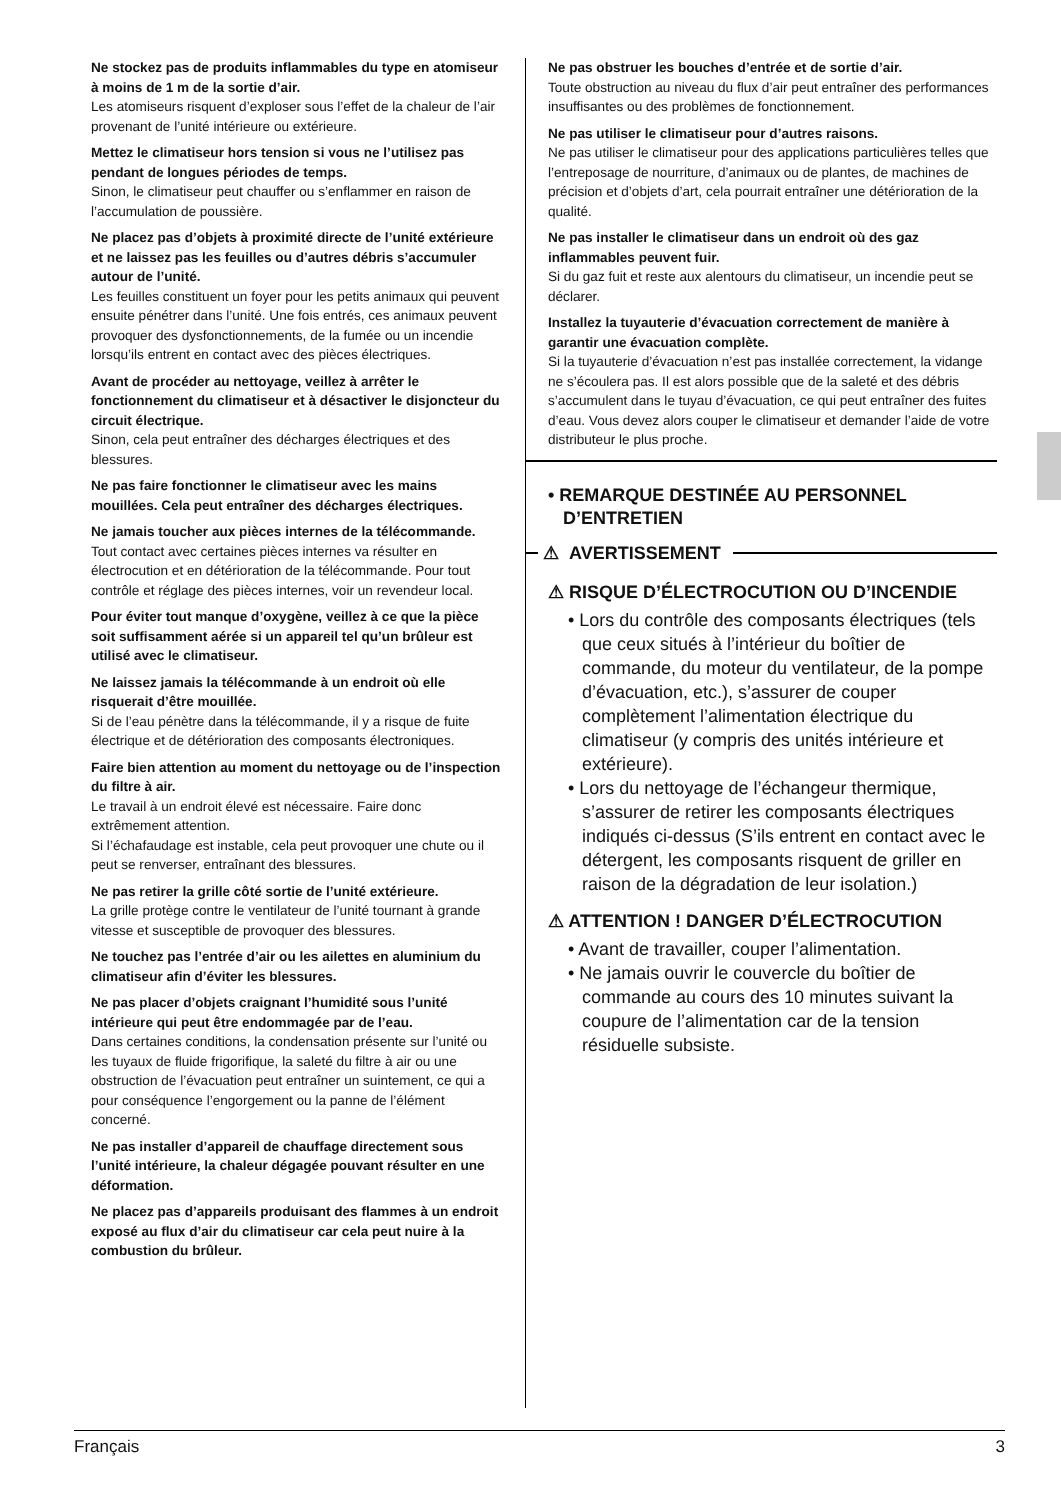Ne stockez pas de produits inflammables du type en atomiseur à moins de 1 m de la sortie d’air.
Les atomiseurs risquent d’exploser sous l’effet de la chaleur de l’air provenant de l’unité intérieure ou extérieure.
Mettez le climatiseur hors tension si vous ne l’utilisez pas pendant de longues périodes de temps.
Sinon, le climatiseur peut chauffer ou s’enflammer en raison de l’accumulation de poussière.
Ne placez pas d’objets à proximité directe de l’unité extérieure et ne laissez pas les feuilles ou d’autres débris s’accumuler autour de l’unité.
Les feuilles constituent un foyer pour les petits animaux qui peuvent ensuite pénétrer dans l’unité. Une fois entrés, ces animaux peuvent provoquer des dysfonctionnements, de la fumée ou un incendie lorsqu’ils entrent en contact avec des pièces électriques.
Avant de procéder au nettoyage, veillez à arrêter le fonctionnement du climatiseur et à désactiver le disjoncteur du circuit électrique.
Sinon, cela peut entraîner des décharges électriques et des blessures.
Ne pas faire fonctionner le climatiseur avec les mains mouillées. Cela peut entraîner des décharges électriques.
Ne jamais toucher aux pièces internes de la télécommande.
Tout contact avec certaines pièces internes va résulter en électrocution et en détérioration de la télécommande. Pour tout contrôle et réglage des pièces internes, voir un revendeur local.
Pour éviter tout manque d’oxygène, veillez à ce que la pièce soit suffisamment aérée si un appareil tel qu’un brûleur est utilisé avec le climatiseur.
Ne laissez jamais la télécommande à un endroit où elle risquerait d’être mouillée.
Si de l’eau pénètre dans la télécommande, il y a risque de fuite électrique et de détérioration des composants électroniques.
Faire bien attention au moment du nettoyage ou de l’inspection du filtre à air.
Le travail à un endroit élevé est nécessaire. Faire donc extrêmement attention.
Si l’échafaudage est instable, cela peut provoquer une chute ou il peut se renverser, entraînant des blessures.
Ne pas retirer la grille côté sortie de l’unité extérieure.
La grille protège contre le ventilateur de l’unité tournant à grande vitesse et susceptible de provoquer des blessures.
Ne touchez pas l’entrée d’air ou les ailettes en aluminium du climatiseur afin d’éviter les blessures.
Ne pas placer d’objets craignant l’humidité sous l’unité intérieure qui peut être endommagée par de l’eau.
Dans certaines conditions, la condensation présente sur l’unité ou les tuyaux de fluide frigorifique, la saleté du filtre à air ou une obstruction de l’évacuation peut entraîner un suintement, ce qui a pour conséquence l’engorgement ou la panne de l’élément concerné.
Ne pas installer d’appareil de chauffage directement sous l’unité intérieure, la chaleur dégagée pouvant résulter en une déformation.
Ne placez pas d’appareils produisant des flammes à un endroit exposé au flux d’air du climatiseur car cela peut nuire à la combustion du brûleur.
Ne pas obstruer les bouches d’entrée et de sortie d’air.
Toute obstruction au niveau du flux d’air peut entraîner des performances insuffisantes ou des problèmes de fonctionnement.
Ne pas utiliser le climatiseur pour d’autres raisons.
Ne pas utiliser le climatiseur pour des applications particulières telles que l’entreposage de nourriture, d’animaux ou de plantes, de machines de précision et d’objets d’art, cela pourrait entraîner une détérioration de la qualité.
Ne pas installer le climatiseur dans un endroit où des gaz inflammables peuvent fuir.
Si du gaz fuit et reste aux alentours du climatiseur, un incendie peut se déclarer.
Installez la tuyauterie d’évacuation correctement de manière à garantir une évacuation complète.
Si la tuyauterie d’évacuation n’est pas installée correctement, la vidange ne s’écoulera pas. Il est alors possible que de la saleté et des débris s’accumulent dans le tuyau d’évacuation, ce qui peut entraîner des fuites d’eau. Vous devez alors couper le climatiseur et demander l’aide de votre distributeur le plus proche.
• REMARQUE DESTINÉE AU PERSONNEL
D’ENTRETIEN
⚠ AVERTISSEMENT
⚠ RISQUE D’ÉLECTROCUTION OU D’INCENDIE
• Lors du contrôle des composants électriques (tels que ceux situés à l’intérieur du boîtier de commande, du moteur du ventilateur, de la pompe d’évacuation, etc.), s’assurer de couper complètement l’alimentation électrique du climatiseur (y compris des unités intérieure et extérieure).
• Lors du nettoyage de l’échangeur thermique, s’assurer de retirer les composants électriques indiqués ci-dessus (S’ils entrent en contact avec le détergent, les composants risquent de griller en raison de la dégradation de leur isolation.)
⚠ ATTENTION ! DANGER D’ÉLECTROCUTION
• Avant de travailler, couper l’alimentation.
• Ne jamais ouvrir le couvercle du boîtier de commande au cours des 10 minutes suivant la coupure de l’alimentation car de la tension résiduelle subsiste.
Français 3